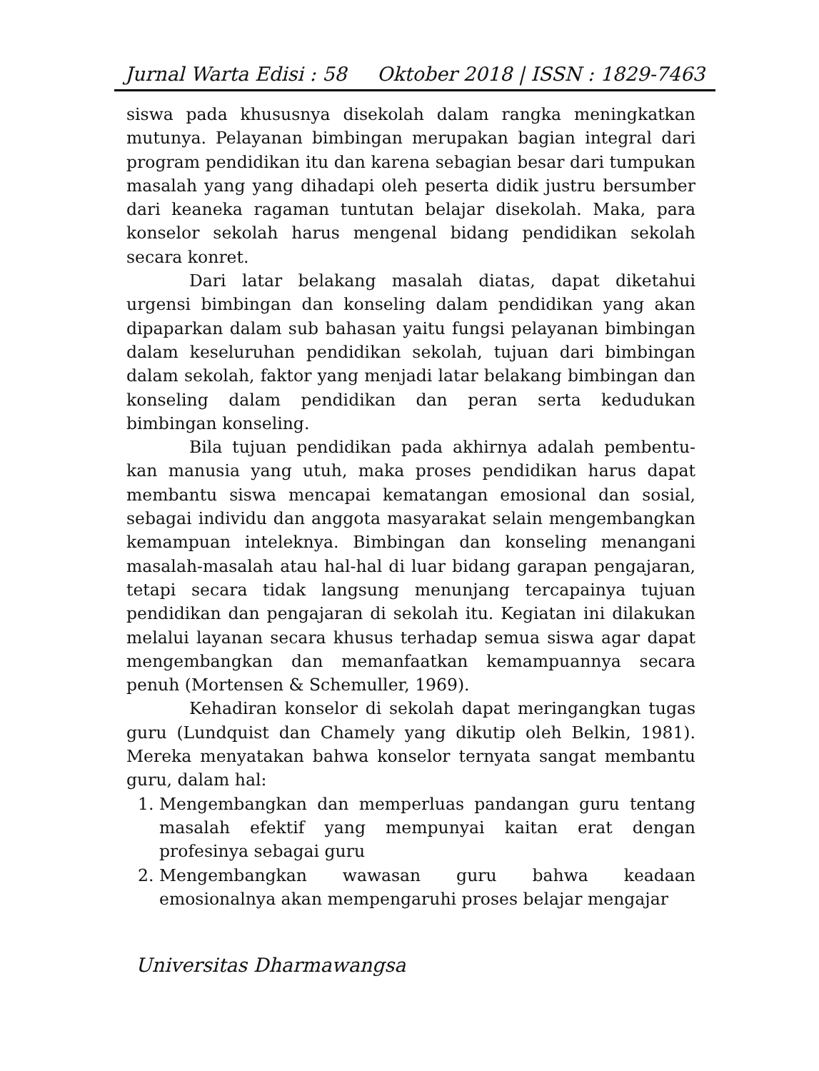Jurnal Warta Edisi : 58 Oktober 2018 | ISSN : 1829-7463
siswa pada khususnya disekolah dalam rangka meningkatkan mutunya. Pelayanan bimbingan merupakan bagian integral dari program pendidikan itu dan karena sebagian besar dari tumpukan masalah yang yang dihadapi oleh peserta didik justru bersumber dari keaneka ragaman tuntutan belajar disekolah. Maka, para konselor sekolah harus mengenal bidang pendidikan sekolah secara konret.
Dari latar belakang masalah diatas, dapat diketahui urgensi bimbingan dan konseling dalam pendidikan yang akan dipaparkan dalam sub bahasan yaitu fungsi pelayanan bimbingan dalam keseluruhan pendidikan sekolah, tujuan dari bimbingan dalam sekolah, faktor yang menjadi latar belakang bimbingan dan konseling dalam pendidikan dan peran serta kedudukan bimbingan konseling.
Bila tujuan pendidikan pada akhirnya adalah pembentu-kan manusia yang utuh, maka proses pendidikan harus dapat membantu siswa mencapai kematangan emosional dan sosial, sebagai individu dan anggota masyarakat selain mengembangkan kemampuan inteleknya. Bimbingan dan konseling menangani masalah-masalah atau hal-hal di luar bidang garapan pengajaran, tetapi secara tidak langsung menunjang tercapainya tujuan pendidikan dan pengajaran di sekolah itu. Kegiatan ini dilakukan melalui layanan secara khusus terhadap semua siswa agar dapat mengembangkan dan memanfaatkan kemampuannya secara penuh (Mortensen & Schemuller, 1969).
Kehadiran konselor di sekolah dapat meringangkan tugas guru (Lundquist dan Chamely yang dikutip oleh Belkin, 1981). Mereka menyatakan bahwa konselor ternyata sangat membantu guru, dalam hal:
1. Mengembangkan dan memperluas pandangan guru tentang masalah efektif yang mempunyai kaitan erat dengan profesinya sebagai guru
2. Mengembangkan wawasan guru bahwa keadaan emosionalnya akan mempengaruhi proses belajar mengajar
Universitas Dharmawangsa